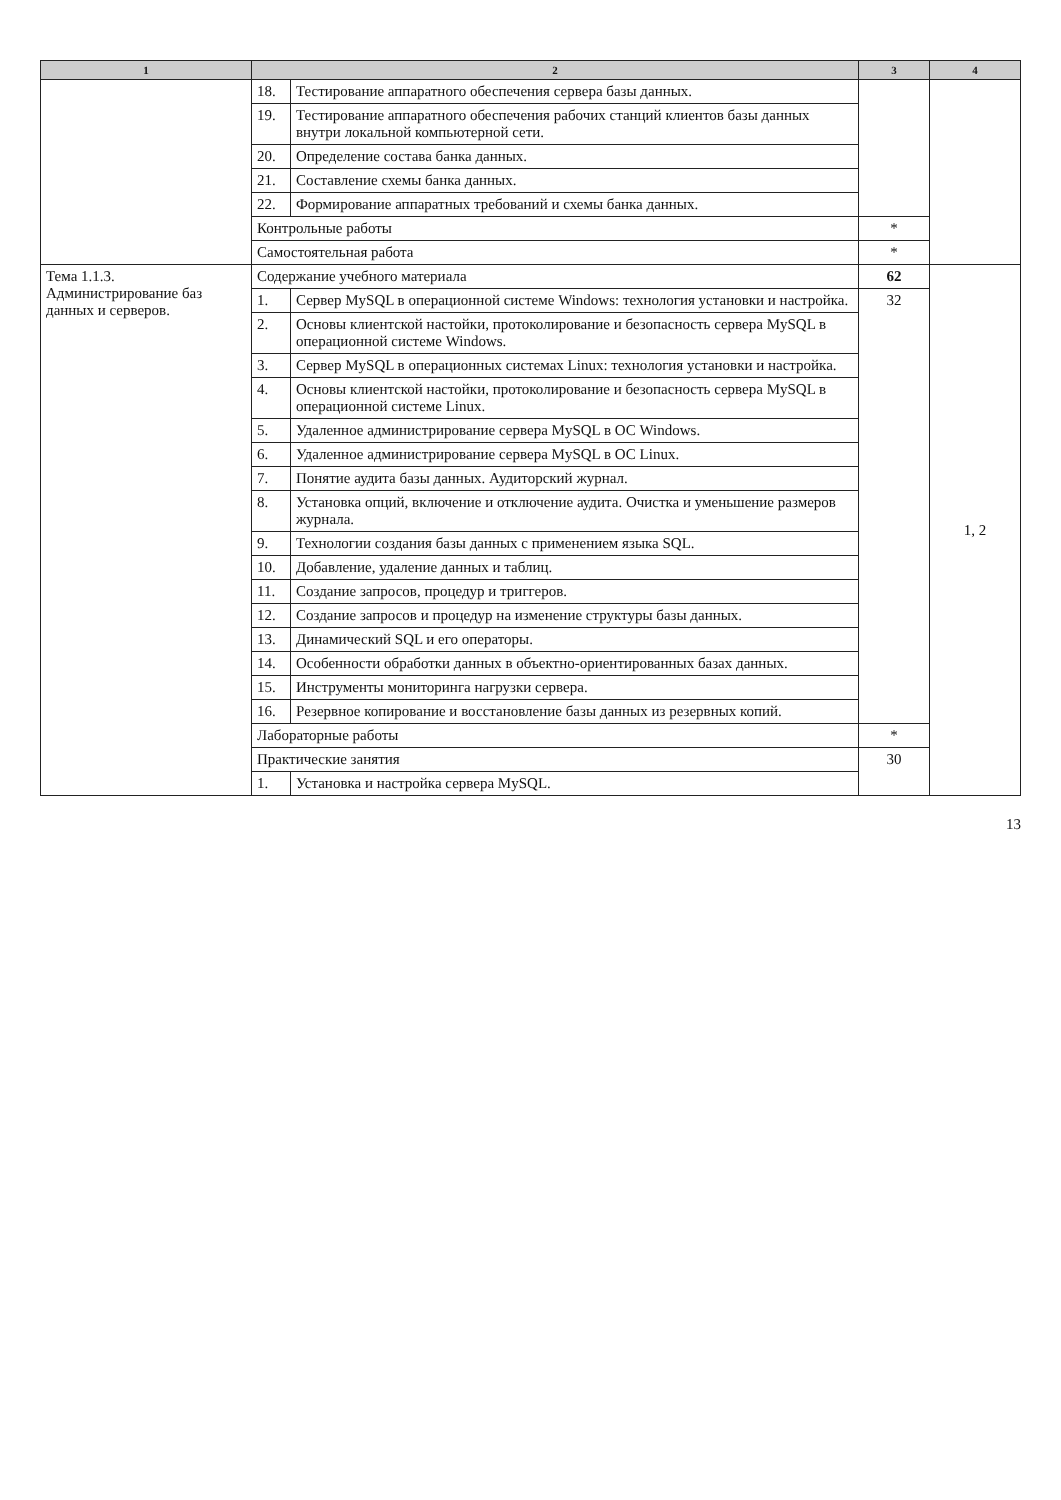| 1 | 2 | | 3 | 4 |
| --- | --- | --- | --- | --- |
| | 18. | Тестирование аппаратного обеспечения сервера базы данных. | | |
| | 19. | Тестирование аппаратного обеспечения рабочих станций клиентов базы данных внутри локальной компьютерной сети. | | |
| | 20. | Определение состава банка данных. | | |
| | 21. | Составление схемы банка данных. | | |
| | 22. | Формирование аппаратных требований и схемы банка данных. | | |
| | Контрольные работы | | * | |
| | Самостоятельная работа | | * | |
| Тема 1.1.3. Администрирование баз данных и серверов. | Содержание учебного материала | | 62 | 1, 2 |
| | 1. | Сервер MySQL в операционной системе Windows: технология установки и настройка. | 32 | |
| | 2. | Основы клиентской настойки, протоколирование и безопасность сервера MySQL в операционной системе Windows. | | |
| | 3. | Сервер MySQL в операционных системах Linux: технология установки и настройка. | | |
| | 4. | Основы клиентской настойки, протоколирование и безопасность сервера MySQL в операционной системе Linux. | | |
| | 5. | Удаленное администрирование сервера MySQL в ОС Windows. | | |
| | 6. | Удаленное администрирование сервера MySQL в ОС Linux. | | |
| | 7. | Понятие аудита базы данных. Аудиторский журнал. | | |
| | 8. | Установка опций, включение и отключение аудита. Очистка и уменьшение размеров журнала. | | |
| | 9. | Технологии создания базы данных с применением языка SQL. | | |
| | 10. | Добавление, удаление данных и таблиц. | | |
| | 11. | Создание запросов, процедур и триггеров. | | |
| | 12. | Создание запросов и процедур на изменение структуры базы данных. | | |
| | 13. | Динамический SQL и его операторы. | | |
| | 14. | Особенности обработки данных в объектно-ориентированных базах данных. | | |
| | 15. | Инструменты мониторинга нагрузки сервера. | | |
| | 16. | Резервное копирование и восстановление базы данных из резервных копий. | | |
| | Лабораторные работы | | * | |
| | Практические занятия | | 30 | |
| | 1. | Установка и настройка сервера MySQL. | | |
13